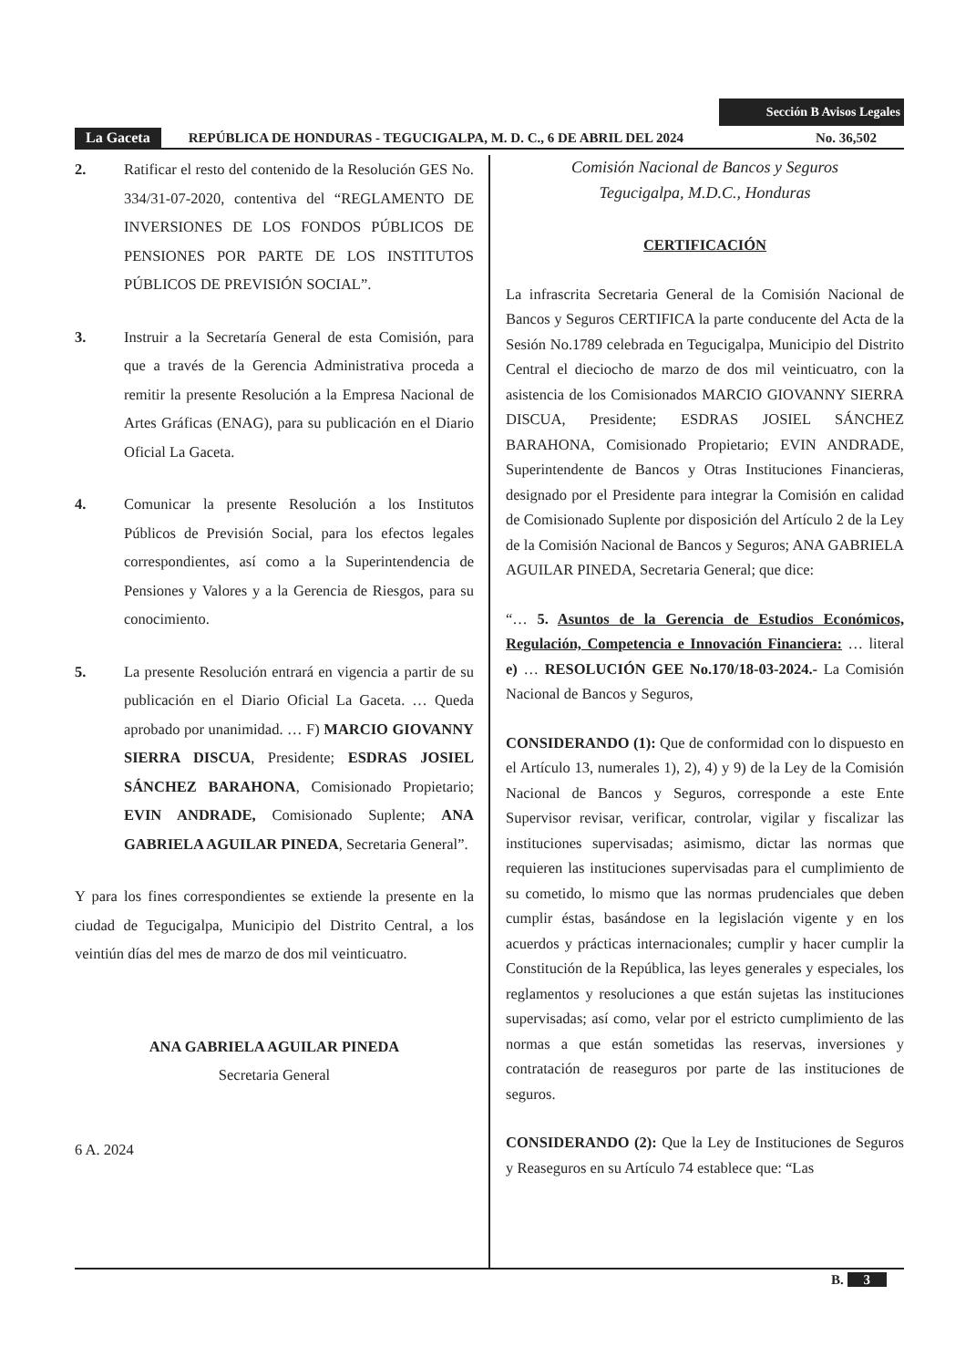Sección B Avisos Legales
La Gaceta REPÚBLICA DE HONDURAS - TEGUCIGALPA, M. D. C., 6 DE ABRIL DEL 2024 No. 36,502
2. Ratificar el resto del contenido de la Resolución GES No. 334/31-07-2020, contentiva del “REGLAMENTO DE INVERSIONES DE LOS FONDOS PÚBLICOS DE PENSIONES POR PARTE DE LOS INSTITUTOS PÚBLICOS DE PREVISIÓN SOCIAL”.
3. Instruir a la Secretaría General de esta Comisión, para que a través de la Gerencia Administrativa proceda a remitir la presente Resolución a la Empresa Nacional de Artes Gráficas (ENAG), para su publicación en el Diario Oficial La Gaceta.
4. Comunicar la presente Resolución a los Institutos Públicos de Previsión Social, para los efectos legales correspondientes, así como a la Superintendencia de Pensiones y Valores y a la Gerencia de Riesgos, para su conocimiento.
5. La presente Resolución entrará en vigencia a partir de su publicación en el Diario Oficial La Gaceta. … Queda aprobado por unanimidad. … F) MARCIO GIOVANNY SIERRA DISCUA, Presidente; ESDRAS JOSIEL SÁNCHEZ BARAHONA, Comisionado Propietario; EVIN ANDRADE, Comisionado Suplente; ANA GABRIELA AGUILAR PINEDA, Secretaria General”.
Y para los fines correspondientes se extiende la presente en la ciudad de Tegucigalpa, Municipio del Distrito Central, a los veintiún días del mes de marzo de dos mil veinticuatro.
ANA GABRIELA AGUILAR PINEDA
Secretaria General
6 A. 2024
Comisión Nacional de Bancos y Seguros
Tegucigalpa, M.D.C., Honduras
CERTIFICACIÓN
La infrascrita Secretaria General de la Comisión Nacional de Bancos y Seguros CERTIFICA la parte conducente del Acta de la Sesión No.1789 celebrada en Tegucigalpa, Municipio del Distrito Central el dieciocho de marzo de dos mil veinticuatro, con la asistencia de los Comisionados MARCIO GIOVANNY SIERRA DISCUA, Presidente; ESDRAS JOSIEL SÁNCHEZ BARAHONA, Comisionado Propietario; EVIN ANDRADE, Superintendente de Bancos y Otras Instituciones Financieras, designado por el Presidente para integrar la Comisión en calidad de Comisionado Suplente por disposición del Artículo 2 de la Ley de la Comisión Nacional de Bancos y Seguros; ANA GABRIELA AGUILAR PINEDA, Secretaria General; que dice:
“… 5. Asuntos de la Gerencia de Estudios Económicos, Regulación, Competencia e Innovación Financiera: … literal e) … RESOLUCIÓN GEE No.170/18-03-2024.- La Comisión Nacional de Bancos y Seguros,
CONSIDERANDO (1): Que de conformidad con lo dispuesto en el Artículo 13, numerales 1), 2), 4) y 9) de la Ley de la Comisión Nacional de Bancos y Seguros, corresponde a este Ente Supervisor revisar, verificar, controlar, vigilar y fiscalizar las instituciones supervisadas; asimismo, dictar las normas que requieren las instituciones supervisadas para el cumplimiento de su cometido, lo mismo que las normas prudenciales que deben cumplir éstas, basándose en la legislación vigente y en los acuerdos y prácticas internacionales; cumplir y hacer cumplir la Constitución de la República, las leyes generales y especiales, los reglamentos y resoluciones a que están sujetas las instituciones supervisadas; así como, velar por el estricto cumplimiento de las normas a que están sometidas las reservas, inversiones y contratación de reaseguros por parte de las instituciones de seguros.
CONSIDERANDO (2): Que la Ley de Instituciones de Seguros y Reaseguros en su Artículo 74 establece que: “Las
B. 3